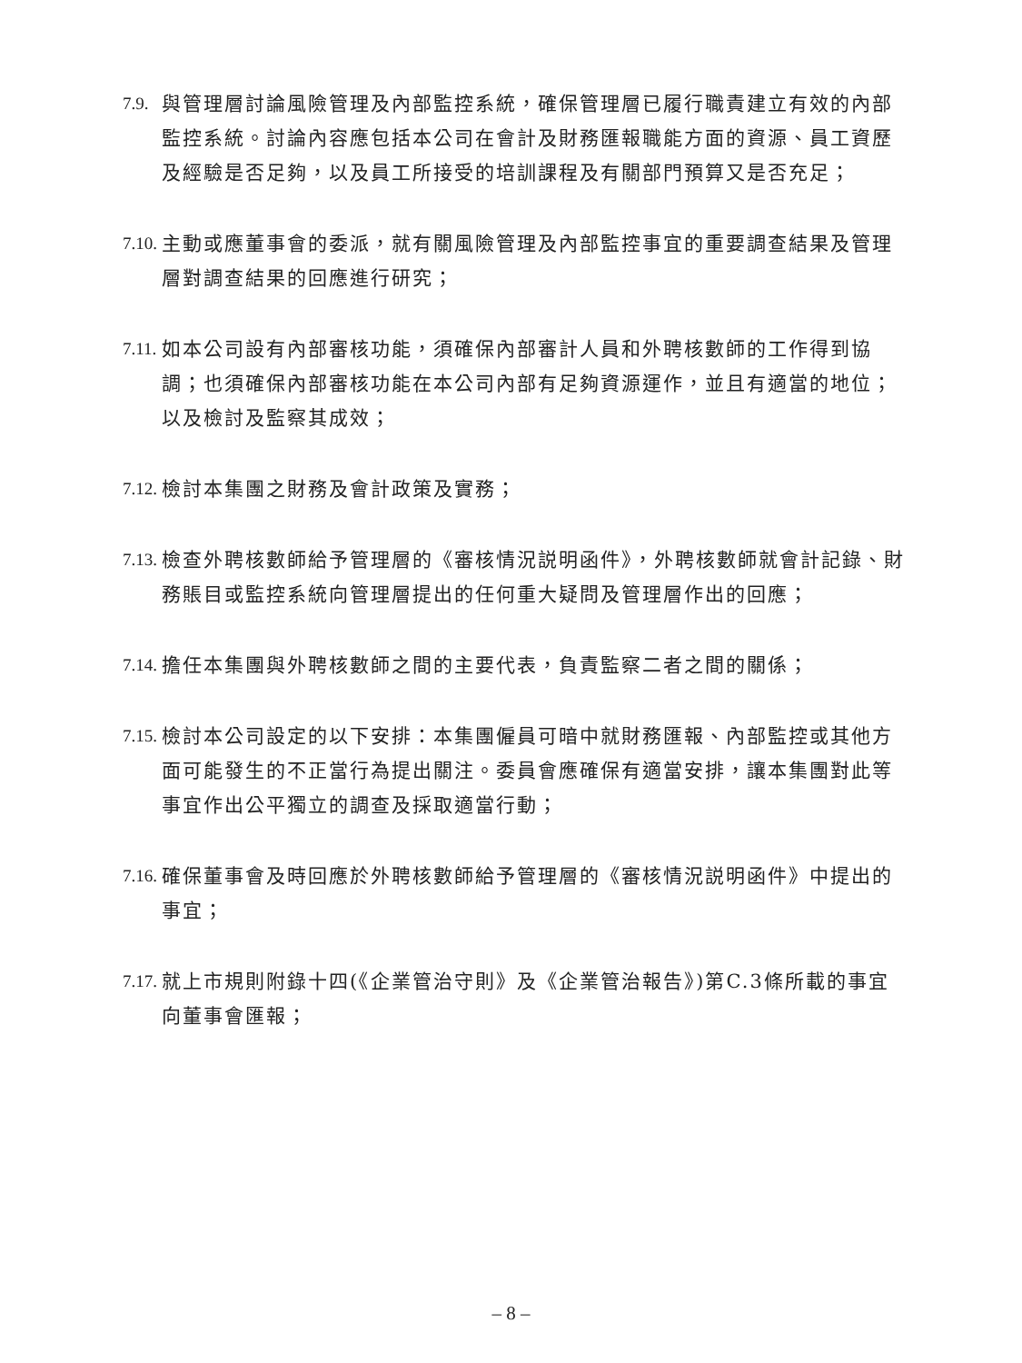7.9.
與管理層討論風險管理及內部監控系統，確保管理層已履行職責建立有效的內部監控系統。討論內容應包括本公司在會計及財務匯報職能方面的資源、員工資歷及經驗是否足夠，以及員工所接受的培訓課程及有關部門預算又是否充足；
7.10.
主動或應董事會的委派，就有關風險管理及內部監控事宜的重要調查結果及管理層對調查結果的回應進行研究；
7.11.
如本公司設有內部審核功能，須確保內部審計人員和外聘核數師的工作得到協調；也須確保內部審核功能在本公司內部有足夠資源運作，並且有適當的地位；以及檢討及監察其成效；
7.12.
檢討本集團之財務及會計政策及實務；
7.13.
檢查外聘核數師給予管理層的《審核情況説明函件》，外聘核數師就會計記錄、財務賬目或監控系統向管理層提出的任何重大疑問及管理層作出的回應；
7.14.
擔任本集團與外聘核數師之間的主要代表，負責監察二者之間的關係；
7.15.
檢討本公司設定的以下安排：本集團僱員可暗中就財務匯報、內部監控或其他方面可能發生的不正當行為提出關注。委員會應確保有適當安排，讓本集團對此等事宜作出公平獨立的調查及採取適當行動；
7.16.
確保董事會及時回應於外聘核數師給予管理層的《審核情況説明函件》中提出的事宜；
7.17.
就上市規則附錄十四(《企業管治守則》及《企業管治報告》)第C.3條所載的事宜向董事會匯報；
– 8 –